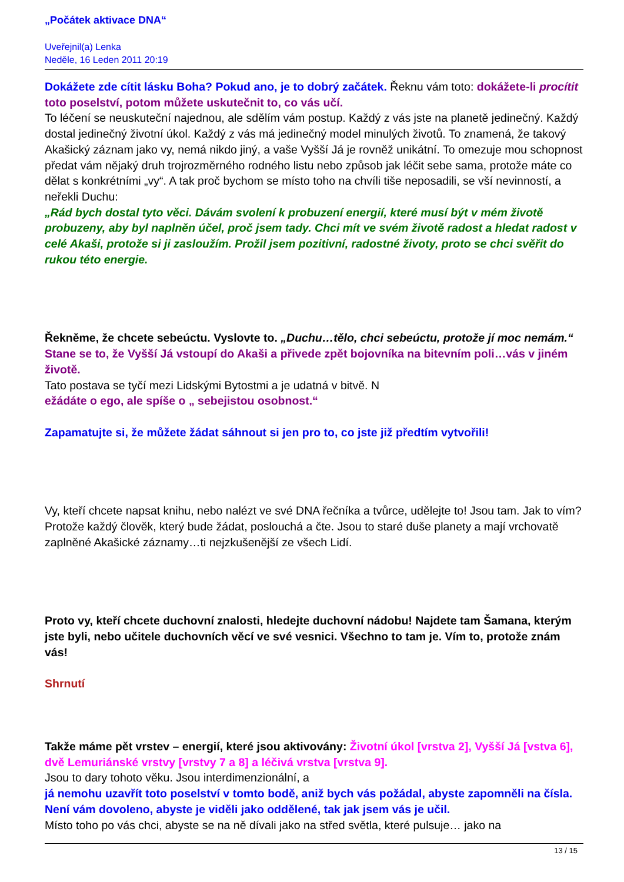„Počátek aktivace DNA“
Uveřejnil(a) Lenka
Neděle, 16 Leden 2011 20:19
Dokážete zde cítit lásku Boha? Pokud ano, je to dobrý začátek. Řeknu vám toto: dokážete-li procítit toto poselství, potom můžete uskutečnit to, co vás učí.
To léčení se neuskuteční najednou, ale sdělím vám postup. Každý z vás jste na planetě jedinečný. Každý dostal jedinečný životní úkol. Každý z vás má jedinečný model minulých životů. To znamená, že takový Akašický záznam jako vy, nemá nikdo jiný, a vaše Vyšší Já je rovněž unikátní. To omezuje mou schopnost předat vám nějaký druh trojrozměrného rodného listu nebo způsob jak léčit sebe sama, protože máte co dělat s konkrétními „vy“. A tak proč bychom se místo toho na chvíli tiše neposadili, se vší nevinností, a neřekli Duchu:
„Rád bych dostal tyto věci. Dávám svolení k probuzení energií, které musí být v mém životě probuzeny, aby byl naplněn účel, proč jsem tady. Chci mít ve svém životě radost a hledat radost v celé Akaši, protože si ji zasloužím. Prožil jsem pozitivní, radostné životy, proto se chci svěřit do rukou této energie.
Řekněme, že chcete sebeúctu. Vyslovte to. „Duchu…tělo, chci sebeúctu, protože jí moc nemám.“ Stane se to, že Vyšší Já vstoupí do Akaši a přivede zpět bojovníka na bitevním poli…vás v jiném životě.
Tato postava se tyčí mezi Lidskými Bytostmi a je udatná v bitvě. N
ežádáte o ego, ale spíše o „ sebejistou osobnost.“
Zapamatujte si, že můžete žádat sáhnout si jen pro to, co jste již předtím vytvořili!
Vy, kteří chcete napsat knihu, nebo nalézt ve své DNA řečníka a tvůrce, udělejte to! Jsou tam. Jak to vím? Protože každý člověk, který bude žádat, poslouchá a čte. Jsou to staré duše planety a mají vrchovatě zaplněné Akašické záznamy…ti nejzkušenější ze všech Lidí.
Proto vy, kteří chcete duchovní znalosti, hledejte duchovní nádobu! Najdete tam Šamana, kterým jste byli, nebo učitele duchovních věcí ve své vesnici. Všechno to tam je. Vím to, protože znám vás!
Shrnutí
Takže máme pět vrstev – energií, které jsou aktivovány: Životní úkol [vrstva 2], Vyšší Já [vstva 6], dvě Lemuriánské vrstvy [vrstvy 7 a 8] a léčivá vrstva [vrstva 9].
Jsou to dary tohoto věku. Jsou interdimenzionální, a
já nemohu uzavřít toto poselství v tomto bodě, aniž bych vás požádal, abyste zapomněli na čísla. Není vám dovoleno, abyste je viděli jako oddělené, tak jak jsem vás je učil.
Místo toho po vás chci, abyste se na ně dívali jako na střed světla, které pulsuje… jako na
13 / 15